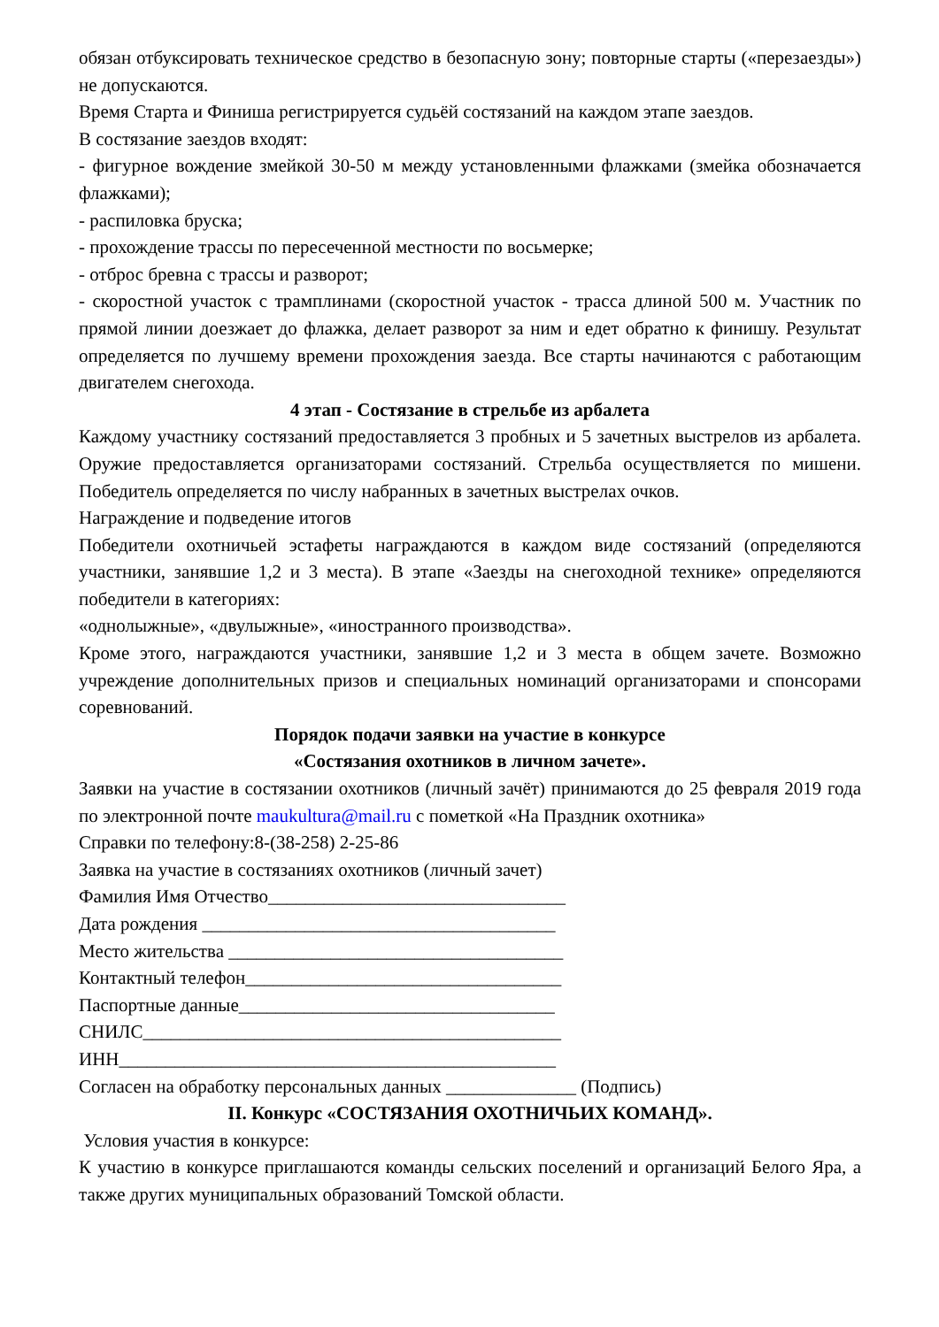обязан отбуксировать техническое средство в безопасную зону; повторные старты («перезаезды») не допускаются.
Время Старта и Финиша регистрируется судьёй состязаний на каждом этапе заездов.
В состязание заездов входят:
- фигурное вождение змейкой 30-50 м между установленными флажками (змейка обозначается флажками);
- распиловка бруска;
- прохождение трассы по пересеченной местности по восьмерке;
- отброс бревна с трассы и разворот;
- скоростной участок с трамплинами (скоростной участок - трасса длиной 500 м. Участник по прямой линии доезжает до флажка, делает разворот за ним и едет обратно к финишу. Результат определяется по лучшему времени прохождения заезда. Все старты начинаются с работающим двигателем снегохода.
4 этап - Состязание в стрельбе из арбалета
Каждому участнику состязаний предоставляется 3 пробных и 5 зачетных выстрелов из арбалета. Оружие предоставляется организаторами состязаний. Стрельба осуществляется по мишени. Победитель определяется по числу набранных в зачетных выстрелах очков.
Награждение и подведение итогов
Победители охотничьей эстафеты награждаются в каждом виде состязаний (определяются участники, занявшие 1,2 и 3 места). В этапе «Заезды на снегоходной технике» определяются победители в категориях:
«однолыжные», «двулыжные», «иностранного производства».
Кроме этого, награждаются участники, занявшие 1,2 и 3 места в общем зачете. Возможно учреждение дополнительных призов и специальных номинаций организаторами и спонсорами соревнований.
Порядок подачи заявки на участие в конкурсе
«Состязания охотников в личном зачете».
Заявки на участие в состязании охотников (личный зачёт) принимаются до 25 февраля 2019 года по электронной почте maukultura@mail.ru с пометкой «На Праздник охотника»
Справки по телефону:8-(38-258) 2-25-86
Заявка на участие в состязаниях охотников (личный зачет)
Фамилия Имя Отчество________________________________
Дата рождения ______________________________________
Место жительства ____________________________________
Контактный телефон__________________________________
Паспортные данные__________________________________
СНИЛС_____________________________________________
ИНН_______________________________________________
Согласен на обработку персональных данных ______________ (Подпись)
II. Конкурс «СОСТЯЗАНИЯ ОХОТНИЧЬИХ КОМАНД».
Условия участия в конкурсе:
К участию в конкурсе приглашаются команды сельских поселений и организаций Белого Яра, а также других муниципальных образований Томской области.